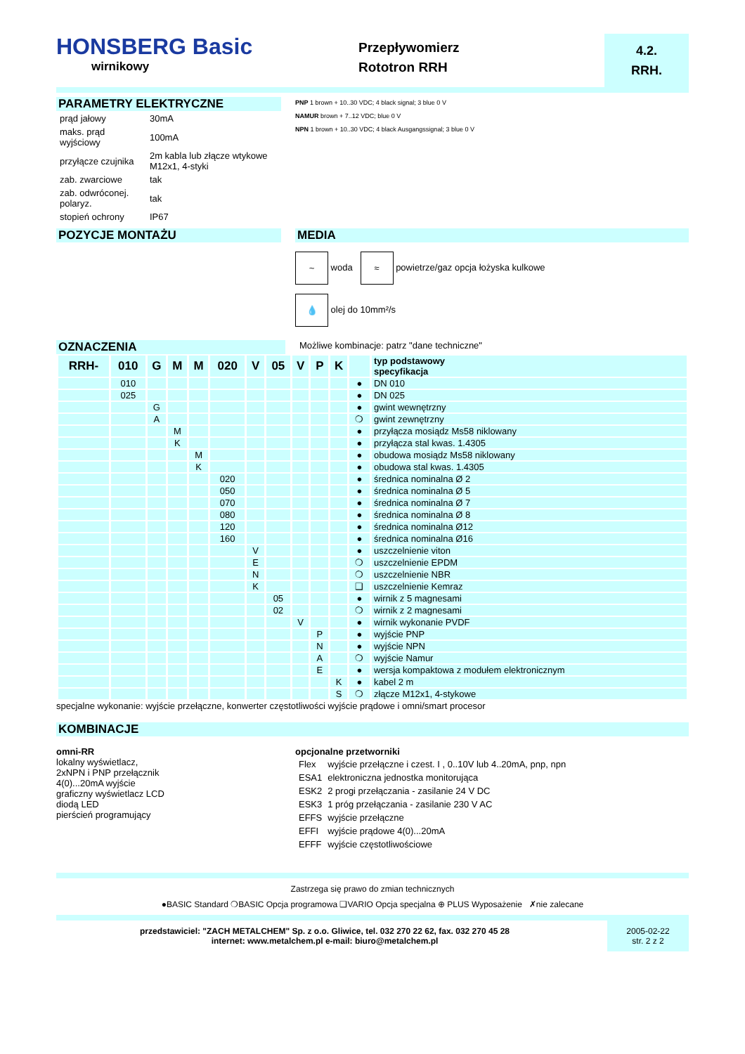HONSBERG Basic
wirnikowy
Przepływomierz
Rototron RRH
4.2.
RRH.
PARAMETRY ELEKTRYCZNE
| prąd jałowy | 30mA |
| maks. prąd wyjściowy | 100mA |
| przyłącze czujnika | 2m kabla lub złącze wtykowe M12x1, 4-styki |
| zab. zwarciowe | tak |
| zab. odwróconej. polaryz. | tak |
| stopień ochrony | IP67 |
PNP 1 brown + 10..30 VDC; 4 black signal; 3 blue 0 V
NAMUR brown + 7..12 VDC; blue 0 V
NPN 1 brown + 10..30 VDC; 4 black Ausgangssignal; 3 blue 0 V
POZYCJE MONTAŻU MEDIA
~ woda ≈ powietrze/gaz opcja łożyska kulkowe
💧 olej do 10mm²/s
OZNACZENIA
Możliwe kombinacje: patrz "dane techniczne"
| RRH- | 010 | G | M | M | 020 | V | 05 | V | P | K | | typ podstawowy specyfikacja |
| | 010 | | | | | | | | | | ● | DN 010 |
| | 025 | | | | | | | | | | ● | DN 025 |
| | | G | | | | | | | | | ● | gwint wewnętrzny |
| | | A | | | | | | | | | ❍ | gwint zewnętrzny |
| | | | M | | | | | | | | ● | przyłącza mosiądz Ms58 niklowany |
| | | | K | | | | | | | | ● | przyłącza stal kwas. 1.4305 |
| | | | | M | | | | | | | ● | obudowa mosiądz Ms58 niklowany |
| | | | | K | | | | | | | ● | obudowa stal kwas. 1.4305 |
| | | | | | 020 | | | | | | ● | średnica nominalna Ø 2 |
| | | | | | 050 | | | | | | ● | średnica nominalna Ø 5 |
| | | | | | 070 | | | | | | ● | średnica nominalna Ø 7 |
| | | | | | 080 | | | | | | ● | średnica nominalna Ø 8 |
| | | | | | 120 | | | | | | ● | średnica nominalna Ø12 |
| | | | | | 160 | | | | | | ● | średnica nominalna Ø16 |
| | | | | | | V | | | | | ● | uszczelnienie viton |
| | | | | | | E | | | | | ❍ | uszczelnienie EPDM |
| | | | | | | N | | | | | ❍ | uszczelnienie NBR |
| | | | | | | K | | | | | ❑ | uszczelnienie Kemraz |
| | | | | | | | 05 | | | | ● | wirnik z 5 magnesami |
| | | | | | | | 02 | | | | ❍ | wirnik z 2 magnesami |
| | | | | | | | | V | | | ● | wirnik wykonanie PVDF |
| | | | | | | | | | P | | ● | wyjście PNP |
| | | | | | | | | | N | | ● | wyjście NPN |
| | | | | | | | | | A | | ❍ | wyjście Namur |
| | | | | | | | | | E | | ● | wersja kompaktowa z modułem elektronicznym |
| | | | | | | | | | | K | ● | kabel 2 m |
| | | | | | | | | | | S | ❍ | złącze M12x1, 4-stykowe |
specjalne wykonanie: wyjście przełączne, konwerter częstotliwości wyjście prądowe i omni/smart procesor
KOMBINACJE
omni-RR
lokalny wyświetlacz,
2xNPN i PNP przełącznik
4(0)...20mA wyjście
graficzny wyświetlacz LCD
diodą LED
pierścień programujący
opcjonalne przetworniki
| Flex | wyjście przełączne i czest. I , 0..10V lub 4..20mA, pnp, npn |
| ESA1 | elektroniczna jednostka monitorująca |
| ESK2 | 2 progi przełączania - zasilanie 24 V DC |
| ESK3 | 1 próg przełączania - zasilanie 230 V AC |
| EFFS | wyjście przełączne |
| EFFI | wyjście prądowe 4(0)...20mA |
| EFFF | wyjście częstotliwościowe |
Zastrzega się prawo do zmian technicznych
●BASIC Standard ❍BASIC Opcja programowa ❑VARIO Opcja specjalna ⊕ PLUS Wyposażenie ✗nie zalecane
przedstawiciel: "ZACH METALCHEM" Sp. z o.o. Gliwice, tel. 032 270 22 62, fax. 032 270 45 28
internet: www.metalchem.pl e-mail: biuro@metalchem.pl
2005-02-22
str. 2 z 2